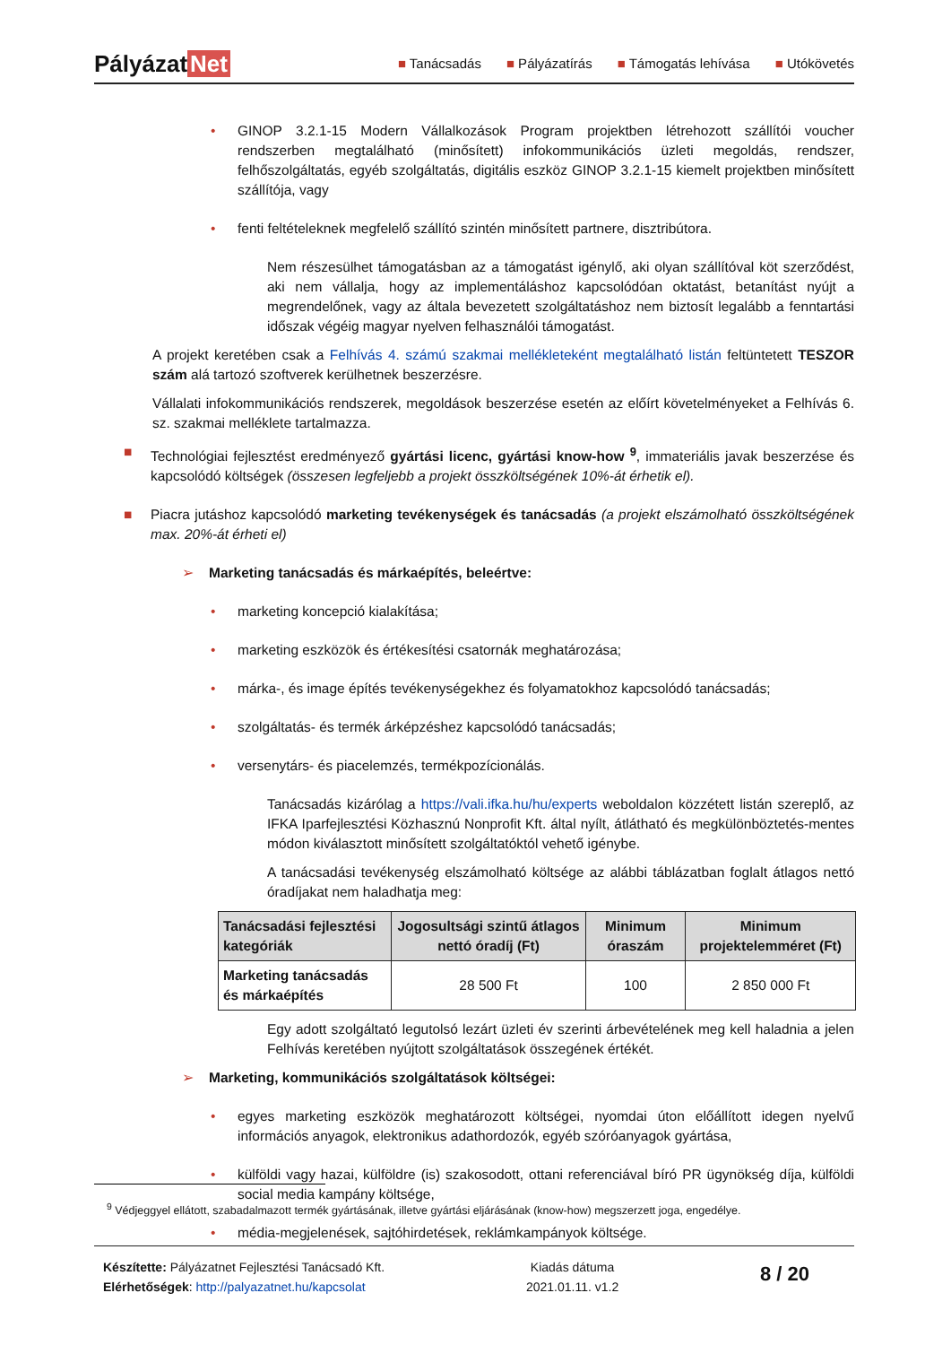Pályázat Net
■ Tanácsadás ■ Pályázatírás ■ Támogatás lehívása ■ Utókövetés
• GINOP 3.2.1-15 Modern Vállalkozások Program projektben létrehozott szállítói voucher rendszerben megtalálható (minősített) infokommunikációs üzleti megoldás, rendszer, felhőszolgáltatás, egyéb szolgáltatás, digitális eszköz GINOP 3.2.1-15 kiemelt projektben minősített szállítója, vagy
• fenti feltételeknek megfelelő szállító szintén minősített partnere, disztribútora.
Nem részesülhet támogatásban az a támogatást igénylő, aki olyan szállítóval köt szerződést, aki nem vállalja, hogy az implementáláshoz kapcsolódóan oktatást, betanítást nyújt a megrendelőnek, vagy az általa bevezetett szolgáltatáshoz nem biztosít legalább a fenntartási időszak végéig magyar nyelven felhasználói támogatást.
A projekt keretében csak a Felhívás 4. számú szakmai mellékleteként megtalálható listán feltüntetett TESZOR szám alá tartozó szoftverek kerülhetnek beszerzésre.
Vállalati infokommunikációs rendszerek, megoldások beszerzése esetén az előírt követelményeket a Felhívás 6. sz. szakmai melléklete tartalmazza.
■ Technológiai fejlesztést eredményező gyártási licenc, gyártási know-how <sup>9</sup>, immateriális javak beszerzése és kapcsolódó költségek (összesen legfeljebb a projekt összköltségének 10%-át érhetik el).
■ Piacra jutáshoz kapcsolódó marketing tevékenységek és tanácsadás (a projekt elszámolható összköltségének max. 20%-át érheti el)
➢ Marketing tanácsadás és márkaépítés, beleértve:
• marketing koncepció kialakítása;
• marketing eszközök és értékesítési csatornák meghatározása;
• márka-, és image építés tevékenységekhez és folyamatokhoz kapcsolódó tanácsadás;
• szolgáltatás- és termék árképzéshez kapcsolódó tanácsadás;
• versenytárs- és piacelemzés, termékpozícionálás.
Tanácsadás kizárólag a https://vali.ifka.hu/hu/experts weboldalon közzétett listán szereplő, az IFKA Iparfejlesztési Közhasznú Nonprofit Kft. által nyílt, átlátható és megkülönböztetés-mentes módon kiválasztott minősített szolgáltatóktól vehető igénybe.
A tanácsadási tevékenység elszámolható költsége az alábbi táblázatban foglalt átlagos nettó óradíjakat nem haladhatja meg:
| Tanácsadási fejlesztési kategóriák | Jogosultsági szintű átlagos nettó óradíj (Ft) | Minimum óraszám | Minimum projektelemméret (Ft) |
| --- | --- | --- | --- |
| Marketing tanácsadás és márkaépítés | 28 500 Ft | 100 | 2 850 000 Ft |
Egy adott szolgáltató legutolsó lezárt üzleti év szerinti árbevételének meg kell haladnia a jelen Felhívás keretében nyújtott szolgáltatások összegének értékét.
➢ Marketing, kommunikációs szolgáltatások költségei:
• egyes marketing eszközök meghatározott költségei, nyomdai úton előállított idegen nyelvű információs anyagok, elektronikus adathordozók, egyéb szóróanyagok gyártása,
• külföldi vagy hazai, külföldre (is) szakosodott, ottani referenciával bíró PR ügynökség díja, külföldi social media kampány költsége,
• média-megjelenések, sajtóhirdetések, reklámkampányok költsége.
<sup>9</sup> Védjeggyel ellátott, szabadalmazott termék gyártásának, illetve gyártási eljárásának (know-how) megszerzett joga, engedélye.
Készítette: Pályázatnet Fejlesztési Tanácsadó Kft.
Elérhetőségek: http://palyazatnet.hu/kapcsolat
Kiadás dátuma
2021.01.11. v1.2
8 / 20